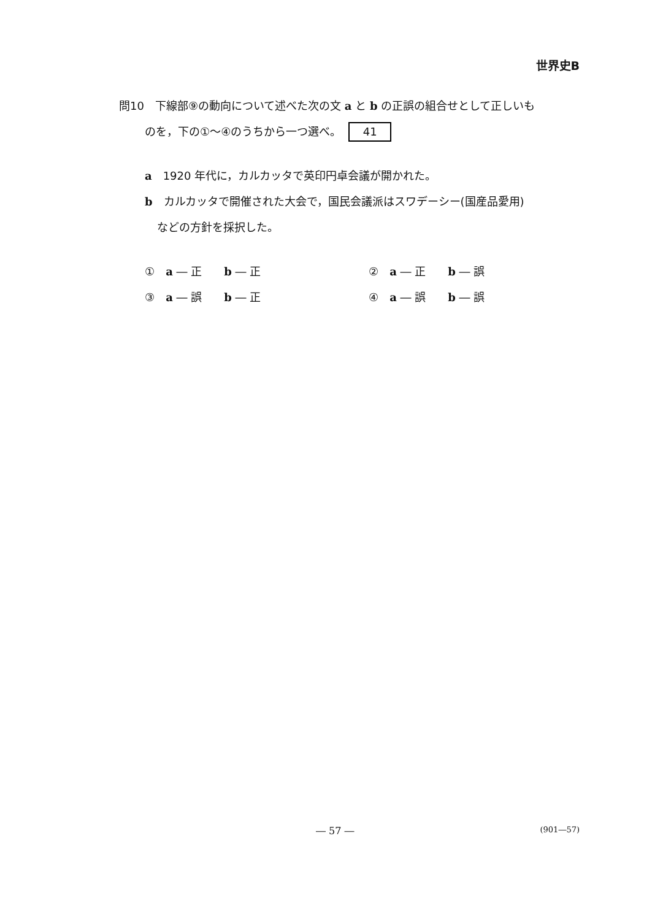世界史B
問10　下線部⑨の動向について述べた次の文 a と b の正誤の組合せとして正しいも
のを，下の①～④のうちから一つ選べ。 41
a　1920 年代に，カルカッタで英印円卓会議が開かれた。
b　カルカッタで開催された大会で，国民会議派はスワデーシー(国産品愛用)
などの方針を採択した。
①　a ― 正　　b ― 正
②　a ― 正　　b ― 誤
③　a ― 誤　　b ― 正
④　a ― 誤　　b ― 誤
― 57 ― (901―57)